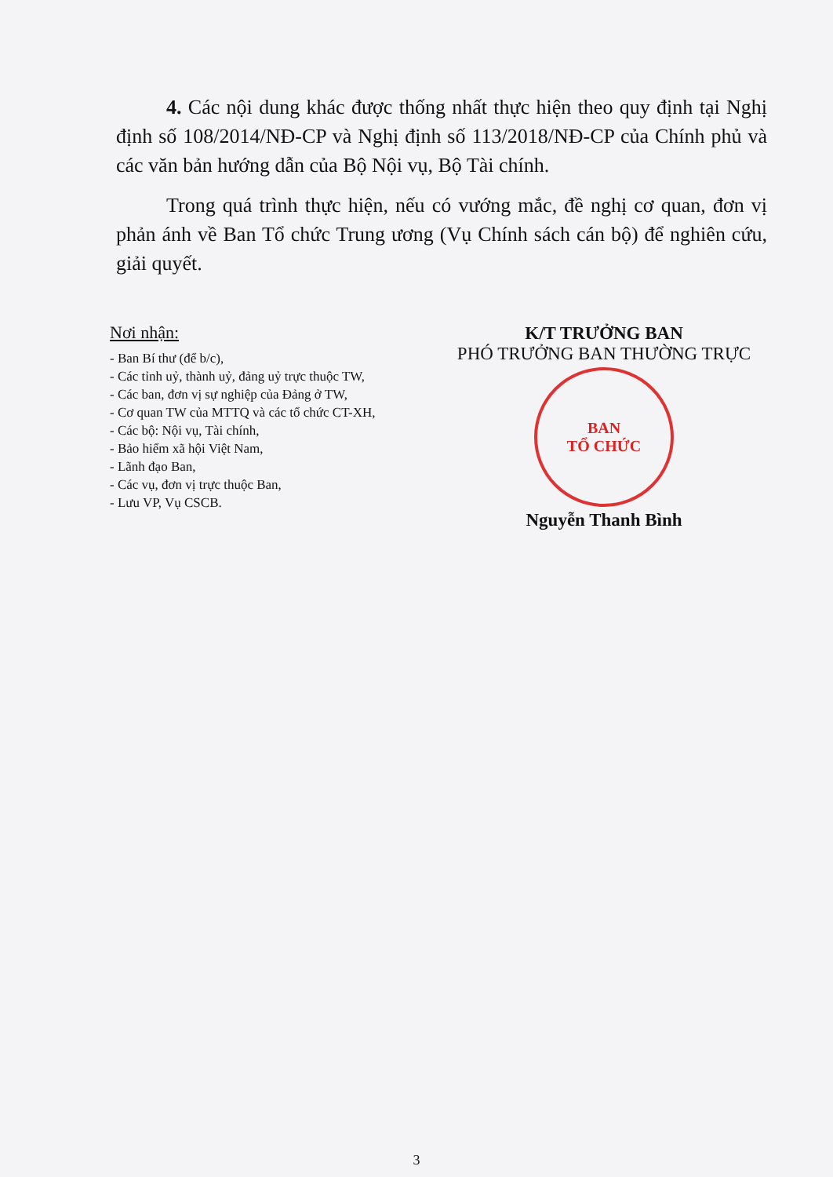4. Các nội dung khác được thống nhất thực hiện theo quy định tại Nghị định số 108/2014/NĐ-CP và Nghị định số 113/2018/NĐ-CP của Chính phủ và các văn bản hướng dẫn của Bộ Nội vụ, Bộ Tài chính.
Trong quá trình thực hiện, nếu có vướng mắc, đề nghị cơ quan, đơn vị phản ánh về Ban Tổ chức Trung ương (Vụ Chính sách cán bộ) để nghiên cứu, giải quyết.
Nơi nhận:
- Ban Bí thư (để b/c),
- Các tỉnh uỷ, thành uỷ, đảng uỷ trực thuộc TW,
- Các ban, đơn vị sự nghiệp của Đảng ở TW,
- Cơ quan TW của MTTQ và các tổ chức CT-XH,
- Các bộ: Nội vụ, Tài chính,
- Bảo hiểm xã hội Việt Nam,
- Lãnh đạo Ban,
- Các vụ, đơn vị trực thuộc Ban,
- Lưu VP, Vụ CSCB.
K/T TRƯỞNG BAN
PHÓ TRƯỞNG BAN THƯỜNG TRỰC
BAN
TỔ CHỨC
Nguyễn Thanh Bình
3